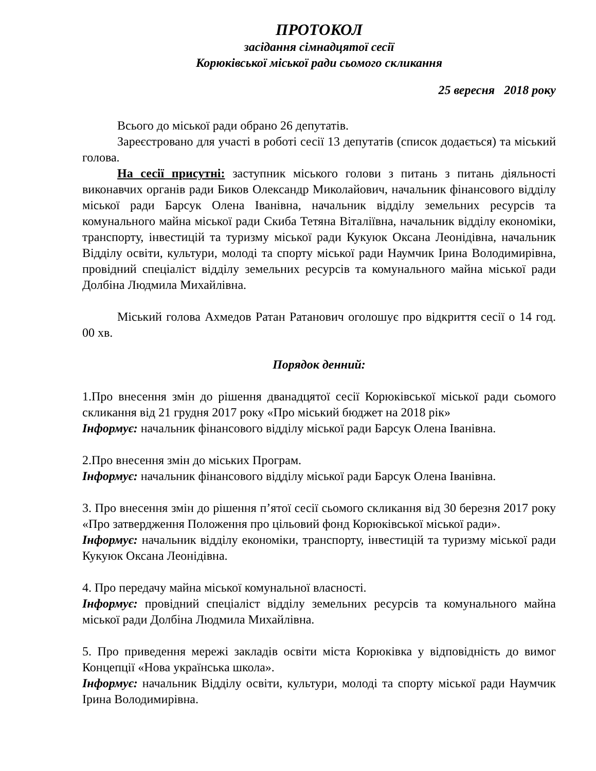ПРОТОКОЛ
засідання сімнадцятої сесії
Корюківської міської ради сьомого скликання
25 вересня 2018 року
Всього до міської ради обрано 26 депутатів.
Зареєстровано для участі в роботі сесії 13 депутатів (список додається) та міський голова.
На сесії присутні: заступник міського голови з питань з питань діяльності виконавчих органів ради Биков Олександр Миколайович, начальник фінансового відділу міської ради Барсук Олена Іванівна, начальник відділу земельних ресурсів та комунального майна міської ради Скиба Тетяна Віталіївна, начальник відділу економіки, транспорту, інвестицій та туризму міської ради Кукуюк Оксана Леонідівна, начальник Відділу освіти, культури, молоді та спорту міської ради Наумчик Ірина Володимирівна, провідний спеціаліст відділу земельних ресурсів та комунального майна міської ради Долбіна Людмила Михайлівна.
Міський голова Ахмедов Ратан Ратанович оголошує про відкриття сесії о 14 год. 00 хв.
Порядок денний:
1.Про внесення змін до рішення дванадцятої сесії Корюківської міської ради сьомого скликання від 21 грудня 2017 року «Про міський бюджет на 2018 рік»
Інформує: начальник фінансового відділу міської ради Барсук Олена Іванівна.
2.Про внесення змін до міських Програм.
Інформує: начальник фінансового відділу міської ради Барсук Олена Іванівна.
3. Про внесення змін до рішення п’ятої сесії сьомого скликання від 30 березня 2017 року «Про затвердження Положення про цільовий фонд Корюківської міської ради».
Інформує: начальник відділу економіки, транспорту, інвестицій та туризму міської ради Кукуюк Оксана Леонідівна.
4. Про передачу майна міської комунальної власності.
Інформує: провідний спеціаліст відділу земельних ресурсів та комунального майна міської ради Долбіна Людмила Михайлівна.
5. Про приведення мережі закладів освіти міста Корюківка у відповідність до вимог Концепції «Нова українська школа».
Інформує: начальник Відділу освіти, культури, молоді та спорту міської ради Наумчик Ірина Володимирівна.